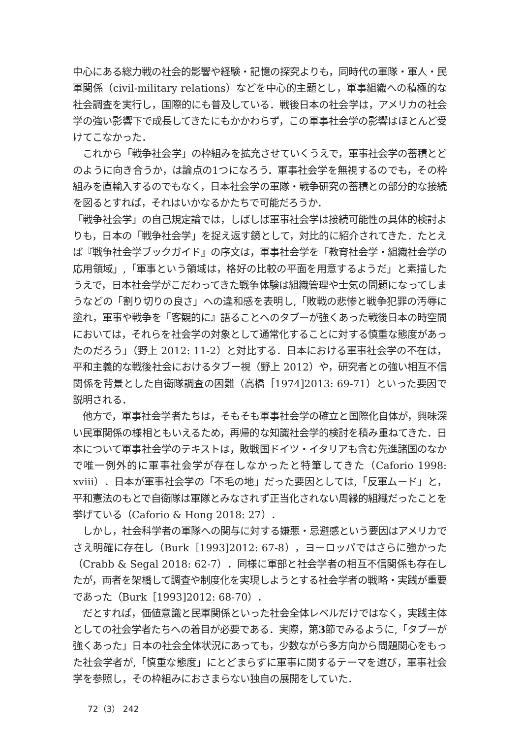中心にある総力戦の社会的影響や経験・記憶の探究よりも，同時代の軍隊・軍人・民軍関係（civil-military relations）などを中心的主題とし，軍事組織への積極的な社会調査を実行し，国際的にも普及している．戦後日本の社会学は，アメリカの社会学の強い影響下で成長してきたにもかかわらず，この軍事社会学の影響はほとんど受けてこなかった．
　これから「戦争社会学」の枠組みを拡充させていくうえで，軍事社会学の蓄積とどのように向き合うか，は論点の1つになろう．軍事社会学を無視するのでも，その枠組みを直輸入するのでもなく，日本社会学の軍隊・戦争研究の蓄積との部分的な接続を図るとすれば，それはいかなるかたちで可能だろうか．
「戦争社会学」の自己規定論では，しばしば軍事社会学は接続可能性の具体的検討よりも，日本の「戦争社会学」を捉え返す鏡として，対比的に紹介されてきた．たとえば『戦争社会学ブックガイド』の序文は，軍事社会学を「教育社会学・組織社会学の応用領域」,「軍事という領域は，格好の比較の平面を用意するようだ」と素描したうえで，日本社会学がこだわってきた戦争体験は組織管理や士気の問題になってしまうなどの「割り切りの良さ」への違和感を表明し,「敗戦の悲惨と戦争犯罪の汚辱に塗れ，軍事や戦争を『客観的に』語ることへのタブーが強くあった戦後日本の時空間においては，それらを社会学の対象として通常化することに対する慎重な態度があったのだろう」（野上 2012: 11-2）と対比する．日本における軍事社会学の不在は，平和主義的な戦後社会におけるタブー視（野上 2012）や，研究者との強い相互不信関係を背景とした自衛隊調査の困難（高橋［1974]2013: 69-71）といった要因で説明される．
　他方で，軍事社会学者たちは，そもそも軍事社会学の確立と国際化自体が，興味深い民軍関係の様相ともいえるため，再帰的な知識社会学的検討を積み重ねてきた．日本について軍事社会学のテキストは，敗戦国ドイツ・イタリアも含む先進諸国のなかで唯一例外的に軍事社会学が存在しなかったと特筆してきた（Caforio 1998: xviii）．日本が軍事社会学の「不毛の地」だった要因としては,「反軍ムード」と，平和憲法のもとで自衛隊は軍隊とみなされず正当化されない周縁的組織だったことを挙げている（Caforio & Hong 2018: 27）．
　しかし，社会科学者の軍隊への関与に対する嫌悪・忌避感という要因はアメリカでさえ明確に存在し（Burk［1993]2012: 67-8），ヨーロッパではさらに強かった（Crabb & Segal 2018: 62-7）．同様に軍部と社会学者の相互不信関係も存在したが，両者を架橋して調査や制度化を実現しようとする社会学者の戦略・実践が重要であった（Burk［1993]2012: 68-70）．
　だとすれば，価値意識と民軍関係といった社会全体レベルだけではなく，実践主体としての社会学者たちへの着目が必要である．実際，第3節でみるように,「タブーが強くあった」日本の社会全体状況にあっても，少数ながら多方向から問題関心をもった社会学者が,「慎重な態度」にとどまらずに軍事に関するテーマを選び，軍事社会学を参照し，その枠組みにおさまらない独自の展開をしていた．
72（3） 242